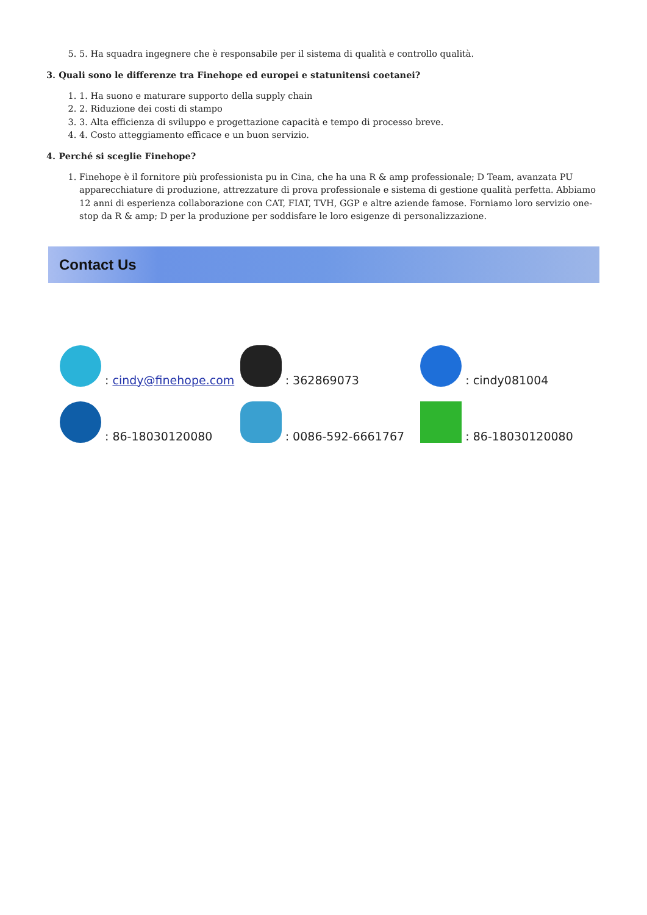5. 5. Ha squadra ingegnere che è responsabile per il sistema di qualità e controllo qualità.
3. Quali sono le differenze tra Finehope ed europei e statunitensi coetanei?
1. 1. Ha suono e maturare supporto della supply chain
2. 2. Riduzione dei costi di stampo
3. 3. Alta efficienza di sviluppo e progettazione capacità e tempo di processo breve.
4. 4. Costo atteggiamento efficace e un buon servizio.
4. Perché si sceglie Finehope?
1. Finehope è il fornitore più professionista pu in Cina, che ha una R & amp professionale; D Team, avanzata PU apparecchiature di produzione, attrezzature di prova professionale e sistema di gestione qualità perfetta. Abbiamo 12 anni di esperienza collaborazione con CAT, FIAT, TVH, GGP e altre aziende famose. Forniamo loro servizio one-stop da R & amp; D per la produzione per soddisfare le loro esigenze di personalizzazione.
Contact Us
: cindy@finehope.com
: 362869073
: cindy081004
: 86-18030120080
: 0086-592-6661767
: 86-18030120080